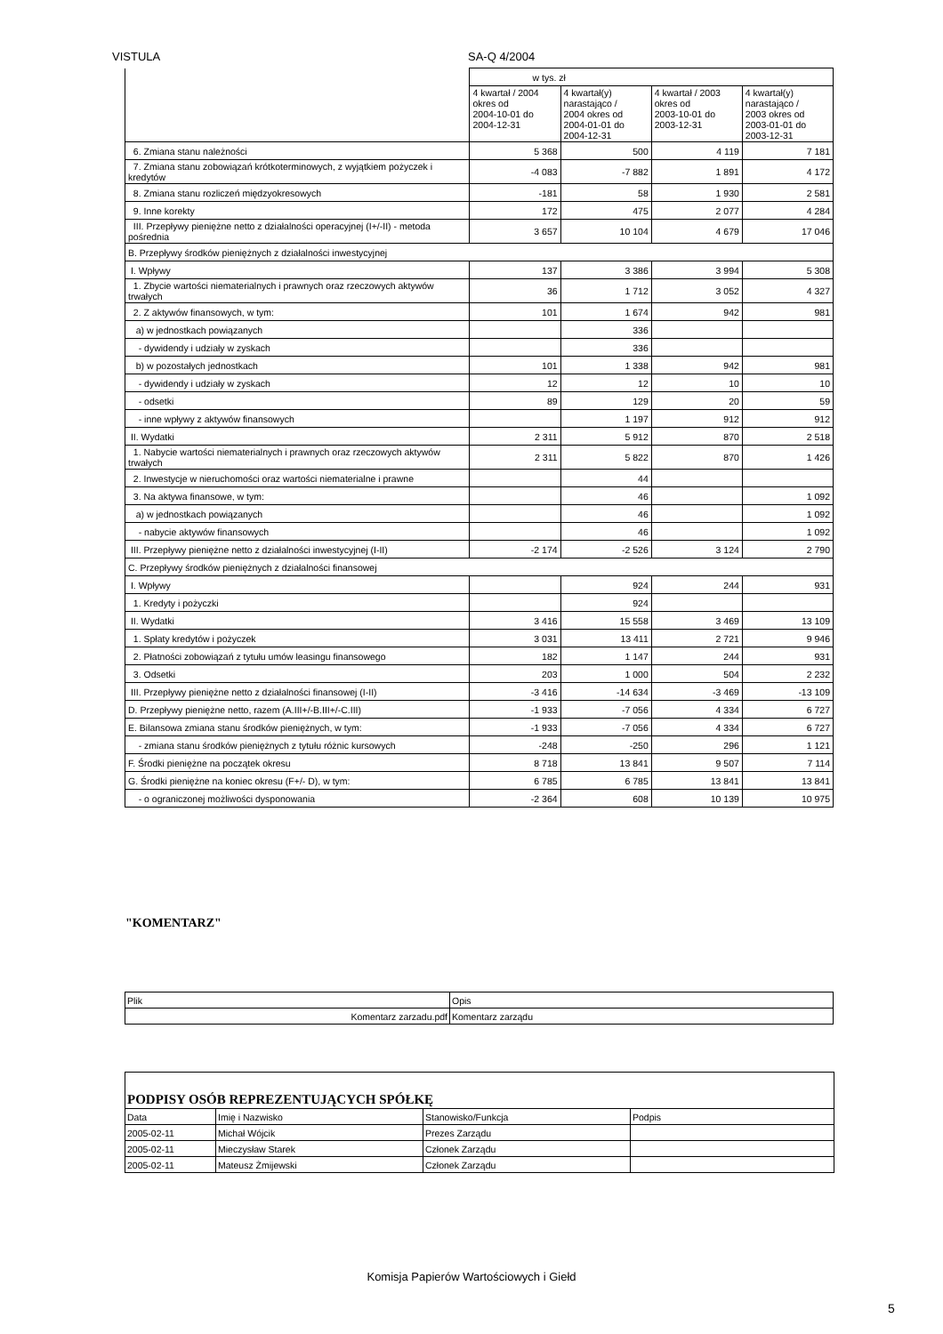VISTULA SA-Q 4/2004
| | w tys. zł | | | |
| | 4 kwartał / 2004 okres od 2004-10-01 do 2004-12-31 | 4 kwartał(y) narastająco / 2004 okres od 2004-01-01 do 2004-12-31 | 4 kwartał / 2003 okres od 2003-10-01 do 2003-12-31 | 4 kwartał(y) narastająco / 2003 okres od 2003-01-01 do 2003-12-31 |
| 6. Zmiana stanu należności | 5 368 | 500 | 4 119 | 7 181 |
| 7. Zmiana stanu zobowiązań krótkoterminowych, z wyjątkiem pożyczek i kredytów | -4 083 | -7 882 | 1 891 | 4 172 |
| 8. Zmiana stanu rozliczeń międzyokresowych | -181 | 58 | 1 930 | 2 581 |
| 9. Inne korekty | 172 | 475 | 2 077 | 4 284 |
| III. Przepływy pieniężne netto z działalności operacyjnej (I+/-II) - metoda pośrednia | 3 657 | 10 104 | 4 679 | 17 046 |
| B. Przepływy środków pieniężnych z działalności inwestycyjnej | | | | |
| I. Wpływy | 137 | 3 386 | 3 994 | 5 308 |
| 1. Zbycie wartości niematerialnych i prawnych oraz rzeczowych aktywów trwałych | 36 | 1 712 | 3 052 | 4 327 |
| 2. Z aktywów finansowych, w tym: | 101 | 1 674 | 942 | 981 |
| a) w jednostkach powiązanych | | 336 | | |
| - dywidendy i udziały w zyskach | | 336 | | |
| b) w pozostałych jednostkach | 101 | 1 338 | 942 | 981 |
| - dywidendy i udziały w zyskach | 12 | 12 | 10 | 10 |
| - odsetki | 89 | 129 | 20 | 59 |
| - inne wpływy z aktywów finansowych | | 1 197 | 912 | 912 |
| II. Wydatki | 2 311 | 5 912 | 870 | 2 518 |
| 1. Nabycie wartości niematerialnych i prawnych oraz rzeczowych aktywów trwałych | 2 311 | 5 822 | 870 | 1 426 |
| 2. Inwestycje w nieruchomości oraz wartości niematerialne i prawne | | 44 | | |
| 3. Na aktywa finansowe, w tym: | | 46 | | 1 092 |
| a) w jednostkach powiązanych | | 46 | | 1 092 |
| - nabycie aktywów finansowych | | 46 | | 1 092 |
| III. Przepływy pieniężne netto z działalności inwestycyjnej (I-II) | -2 174 | -2 526 | 3 124 | 2 790 |
| C. Przepływy środków pieniężnych z działalności finansowej | | | | |
| I. Wpływy | | 924 | 244 | 931 |
| 1. Kredyty i pożyczki | | 924 | | |
| II. Wydatki | 3 416 | 15 558 | 3 469 | 13 109 |
| 1. Spłaty kredytów i pożyczek | 3 031 | 13 411 | 2 721 | 9 946 |
| 2. Płatności zobowiązań z tytułu umów leasingu finansowego | 182 | 1 147 | 244 | 931 |
| 3. Odsetki | 203 | 1 000 | 504 | 2 232 |
| III. Przepływy pieniężne netto z działalności finansowej (I-II) | -3 416 | -14 634 | -3 469 | -13 109 |
| D. Przepływy pieniężne netto, razem (A.III+/-B.III+/-C.III) | -1 933 | -7 056 | 4 334 | 6 727 |
| E. Bilansowa zmiana stanu środków pieniężnych, w tym: | -1 933 | -7 056 | 4 334 | 6 727 |
| - zmiana stanu środków pieniężnych z tytułu różnic kursowych | -248 | -250 | 296 | 1 121 |
| F. Środki pieniężne na początek okresu | 8 718 | 13 841 | 9 507 | 7 114 |
| G. Środki pieniężne na koniec okresu (F+/- D), w tym: | 6 785 | 6 785 | 13 841 | 13 841 |
| - o ograniczonej możliwości dysponowania | -2 364 | 608 | 10 139 | 10 975 |
"KOMENTARZ"
| Plik | Opis |
| Komentarz zarzadu.pdf | Komentarz zarządu |
| PODPISY OSÓB REPREZENTUJĄCYCH SPÓŁKĘ | | | |
| Data | Imię i Nazwisko | Stanowisko/Funkcja | Podpis |
| 2005-02-11 | Michał Wójcik | Prezes Zarządu | |
| 2005-02-11 | Mieczysław Starek | Członek Zarządu | |
| 2005-02-11 | Mateusz Żmijewski | Członek Zarządu | |
Komisja Papierów Wartościowych i Giełd
5